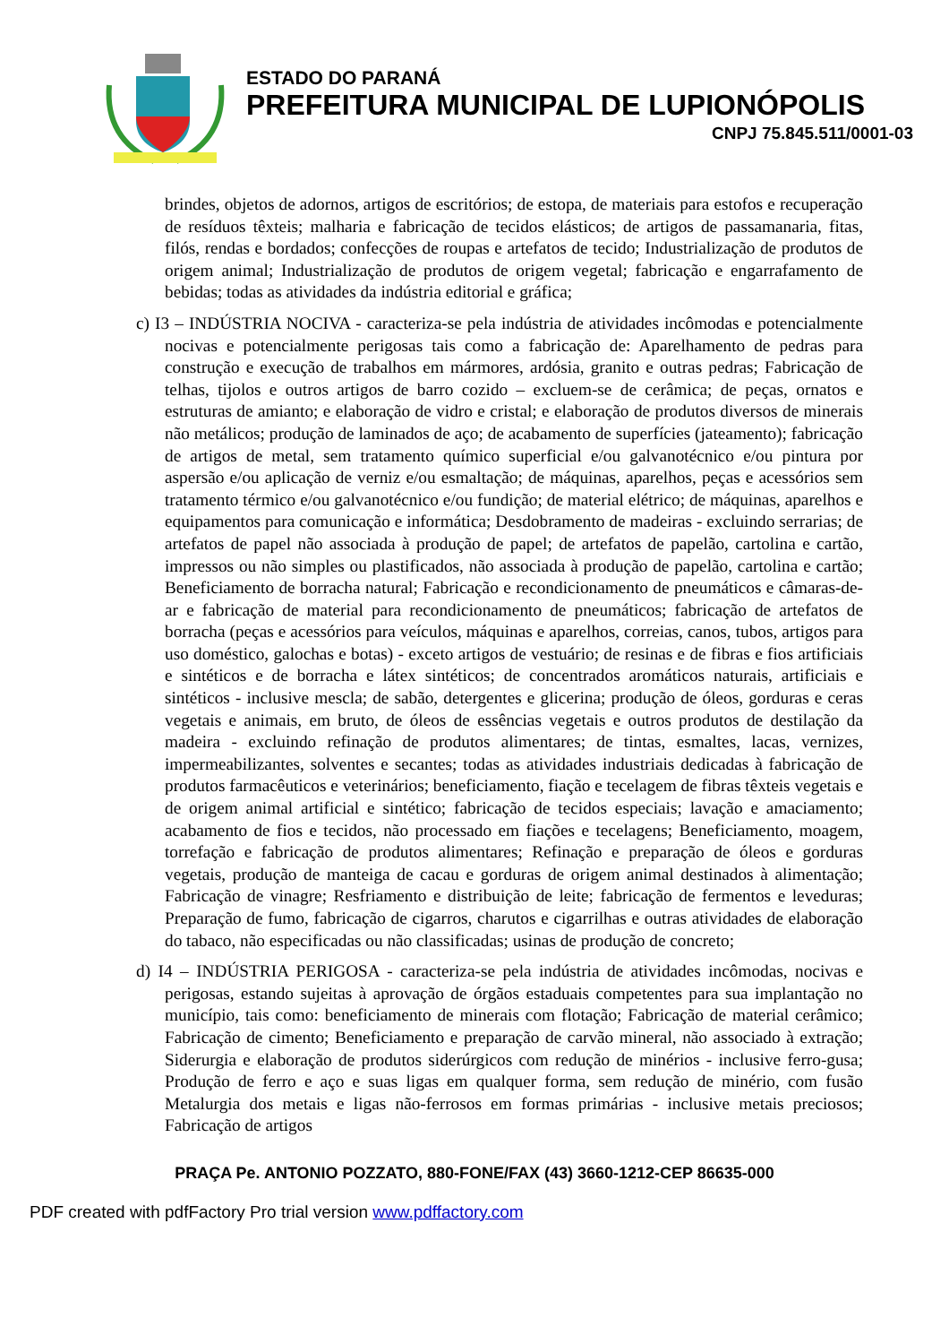ESTADO DO PARANÁ
PREFEITURA MUNICIPAL DE LUPIONÓPOLIS
CNPJ 75.845.511/0001-03
brindes, objetos de adornos, artigos de escritórios; de estopa, de materiais para estofos e recuperação de resíduos têxteis; malharia e fabricação de tecidos elásticos; de artigos de passamanaria, fitas, filós, rendas e bordados; confecções de roupas e artefatos de tecido; Industrialização de produtos de origem animal; Industrialização de produtos de origem vegetal; fabricação e engarrafamento de bebidas; todas as atividades da indústria editorial e gráfica;
c) I3 – INDÚSTRIA NOCIVA - caracteriza-se pela indústria de atividades incômodas e potencialmente nocivas e potencialmente perigosas tais como a fabricação de: Aparelhamento de pedras para construção e execução de trabalhos em mármores, ardósia, granito e outras pedras; Fabricação de telhas, tijolos e outros artigos de barro cozido – excluem-se de cerâmica; de peças, ornatos e estruturas de amianto; e elaboração de vidro e cristal; e elaboração de produtos diversos de minerais não metálicos; produção de laminados de aço; de acabamento de superfícies (jateamento); fabricação de artigos de metal, sem tratamento químico superficial e/ou galvanotécnico e/ou pintura por aspersão e/ou aplicação de verniz e/ou esmaltação; de máquinas, aparelhos, peças e acessórios sem tratamento térmico e/ou galvanotécnico e/ou fundição; de material elétrico; de máquinas, aparelhos e equipamentos para comunicação e informática; Desdobramento de madeiras - excluindo serrarias; de artefatos de papel não associada à produção de papel; de artefatos de papelão, cartolina e cartão, impressos ou não simples ou plastificados, não associada à produção de papelão, cartolina e cartão; Beneficiamento de borracha natural; Fabricação e recondicionamento de pneumáticos e câmaras-de-ar e fabricação de material para recondicionamento de pneumáticos; fabricação de artefatos de borracha (peças e acessórios para veículos, máquinas e aparelhos, correias, canos, tubos, artigos para uso doméstico, galochas e botas) - exceto artigos de vestuário; de resinas e de fibras e fios artificiais e sintéticos e de borracha e látex sintéticos; de concentrados aromáticos naturais, artificiais e sintéticos - inclusive mescla; de sabão, detergentes e glicerina; produção de óleos, gorduras e ceras vegetais e animais, em bruto, de óleos de essências vegetais e outros produtos de destilação da madeira - excluindo refinação de produtos alimentares; de tintas, esmaltes, lacas, vernizes, impermeabilizantes, solventes e secantes; todas as atividades industriais dedicadas à fabricação de produtos farmacêuticos e veterinários; beneficiamento, fiação e tecelagem de fibras têxteis vegetais e de origem animal artificial e sintético; fabricação de tecidos especiais; lavação e amaciamento; acabamento de fios e tecidos, não processado em fiações e tecelagens; Beneficiamento, moagem, torrefação e fabricação de produtos alimentares; Refinação e preparação de óleos e gorduras vegetais, produção de manteiga de cacau e gorduras de origem animal destinados à alimentação; Fabricação de vinagre; Resfriamento e distribuição de leite; fabricação de fermentos e leveduras; Preparação de fumo, fabricação de cigarros, charutos e cigarrilhas e outras atividades de elaboração do tabaco, não especificadas ou não classificadas; usinas de produção de concreto;
d) I4 – INDÚSTRIA PERIGOSA - caracteriza-se pela indústria de atividades incômodas, nocivas e perigosas, estando sujeitas à aprovação de órgãos estaduais competentes para sua implantação no município, tais como: beneficiamento de minerais com flotação; Fabricação de material cerâmico; Fabricação de cimento; Beneficiamento e preparação de carvão mineral, não associado à extração; Siderurgia e elaboração de produtos siderúrgicos com redução de minérios - inclusive ferro-gusa; Produção de ferro e aço e suas ligas em qualquer forma, sem redução de minério, com fusão Metalurgia dos metais e ligas não-ferrosos em formas primárias - inclusive metais preciosos; Fabricação de artigos
PRAÇA Pe. ANTONIO POZZATO, 880-FONE/FAX (43) 3660-1212-CEP 86635-000
PDF created with pdfFactory Pro trial version www.pdffactory.com